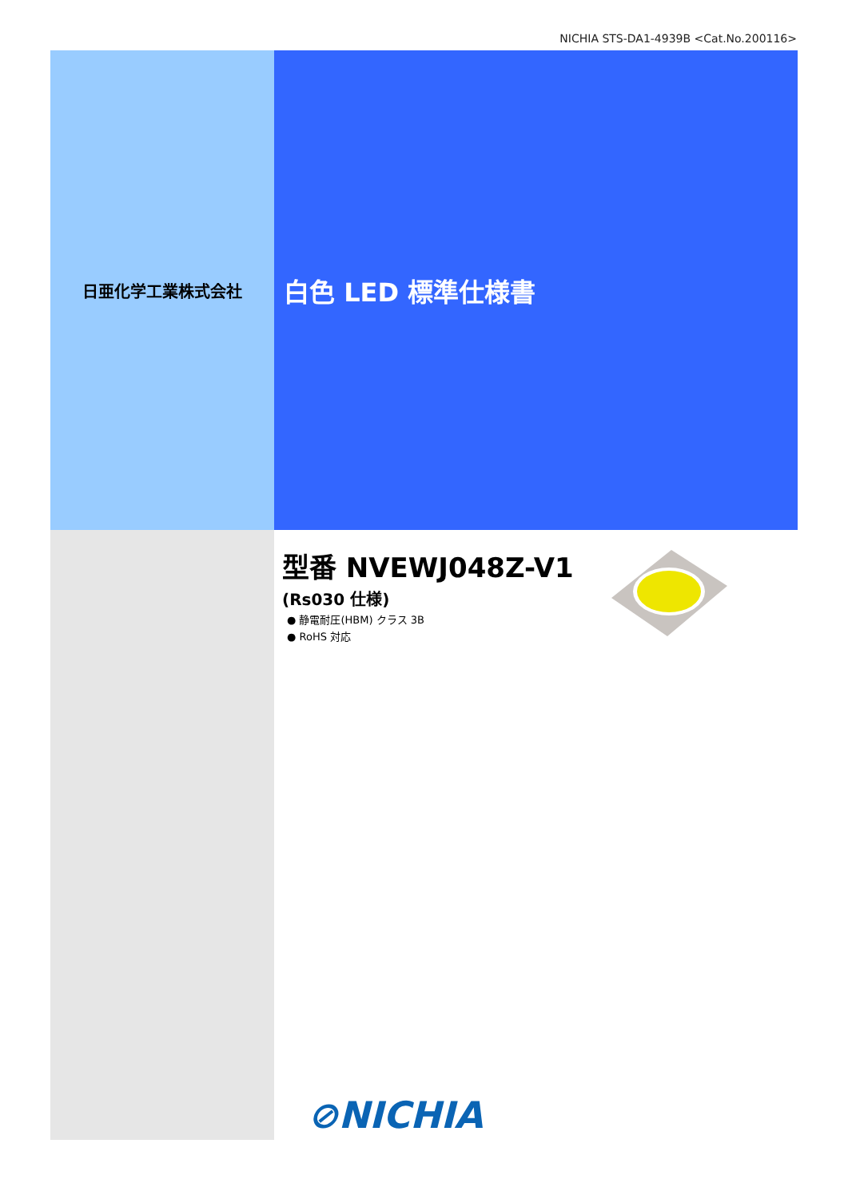NICHIA STS-DA1-4939B <Cat.No.200116>
日亜化学工業株式会社
白色 LED 標準仕様書
型番 NVEWJ048Z-V1
(Rs030 仕様)
● 静電耐圧(HBM) クラス 3B
● RoHS 対応
⊘NICHIA